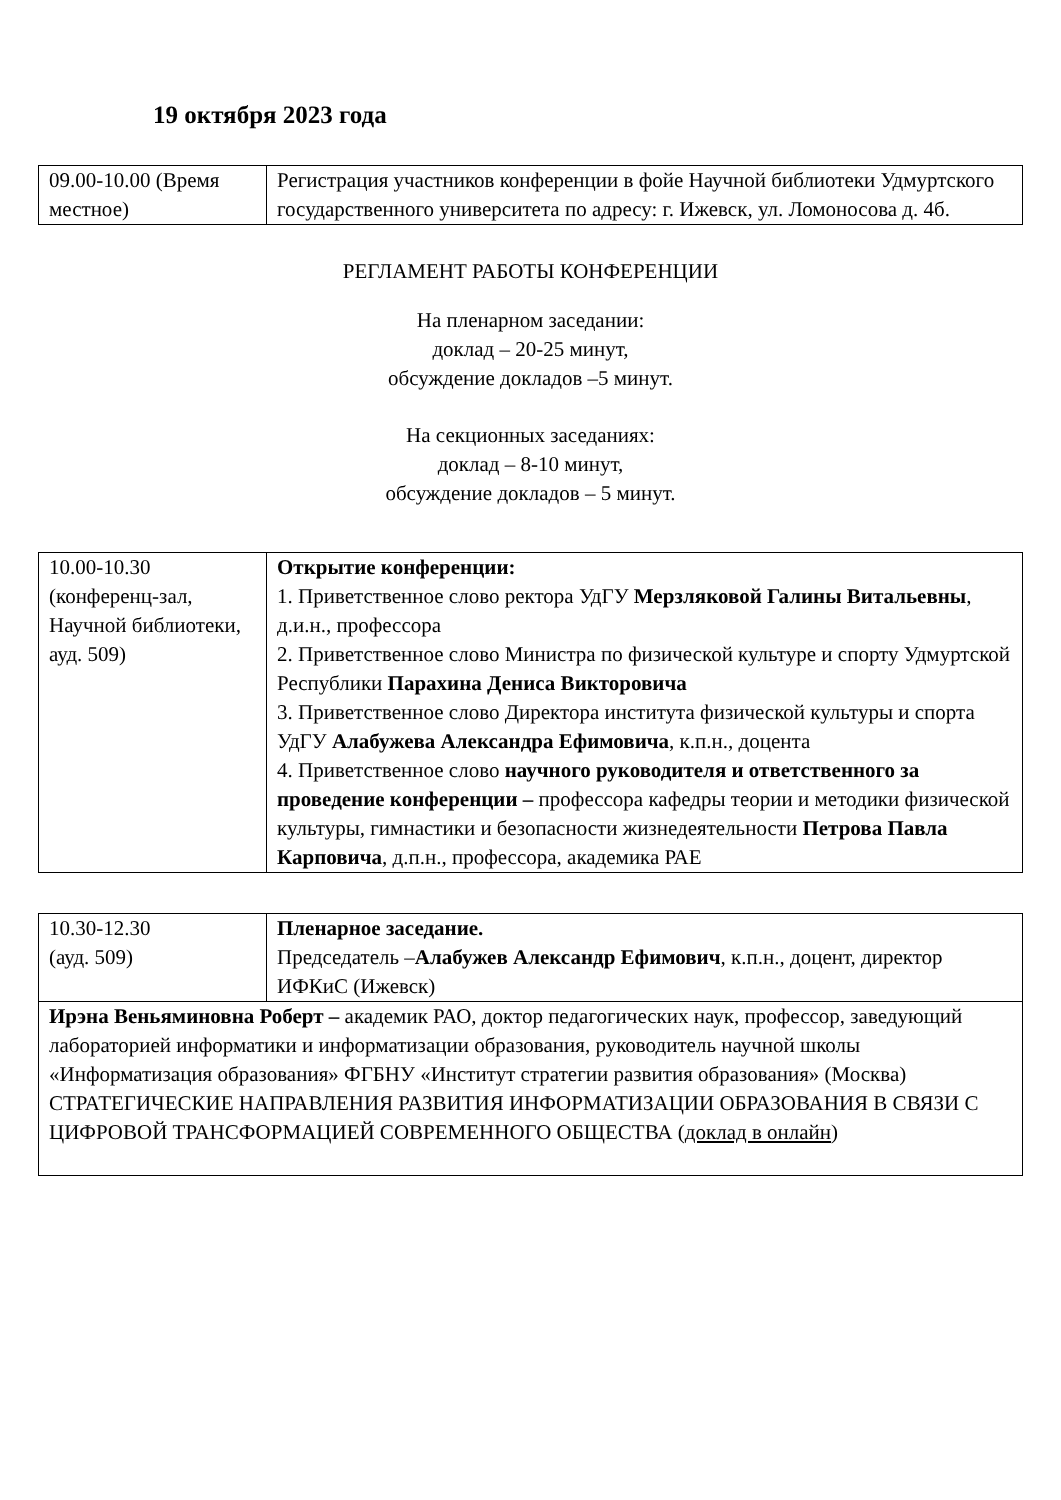19 октября 2023 года
| 09.00-10.00 (Время местное) | Регистрация участников конференции в фойе Научной библиотеки Удмуртского государственного университета по адресу: г. Ижевск, ул. Ломоносова д. 4б. |
РЕГЛАМЕНТ РАБОТЫ КОНФЕРЕНЦИИ
На пленарном заседании:
доклад – 20-25 минут,
обсуждение докладов –5 минут.
На секционных заседаниях:
доклад – 8-10 минут,
обсуждение докладов – 5 минут.
| 10.00-10.30 (конференц-зал, Научной библиотеки, ауд. 509) | Открытие конференции: 1. Приветственное слово ректора УдГУ Мерзляковой Галины Витальевны , д.и.н., профессора 2. Приветственное слово Министра по физической культуре и спорту Удмуртской Республики Парахина Дениса Викторовича 3. Приветственное слово Директора института физической культуры и спорта УдГУ Алабужева Александра Ефимовича , к.п.н., доцента 4. Приветственное слово научного руководителя и ответственного за проведение конференции – профессора кафедры теории и методики физической культуры, гимнастики и безопасности жизнедеятельности Петрова Павла Карповича , д.п.н., профессора, академика РАЕ |
| 10.30-12.30 (ауд. 509) | Пленарное заседание. Председатель – Алабужев Александр Ефимович , к.п.н., доцент, директор ИФКиС (Ижевск) |
| Ирэна Веньяминовна Роберт – академик РАО, доктор педагогических наук, профессор, заведующий лабораторией информатики и информатизации образования, руководитель научной школы «Информатизация образования» ФГБНУ «Институт стратегии развития образования» (Москва) СТРАТЕГИЧЕСКИЕ НАПРАВЛЕНИЯ РАЗВИТИЯ ИНФОРМАТИЗАЦИИ ОБРАЗОВАНИЯ В СВЯЗИ С ЦИФРОВОЙ ТРАНСФОРМАЦИЕЙ СОВРЕМЕННОГО ОБЩЕСТВА ( доклад в онлайн ) | |